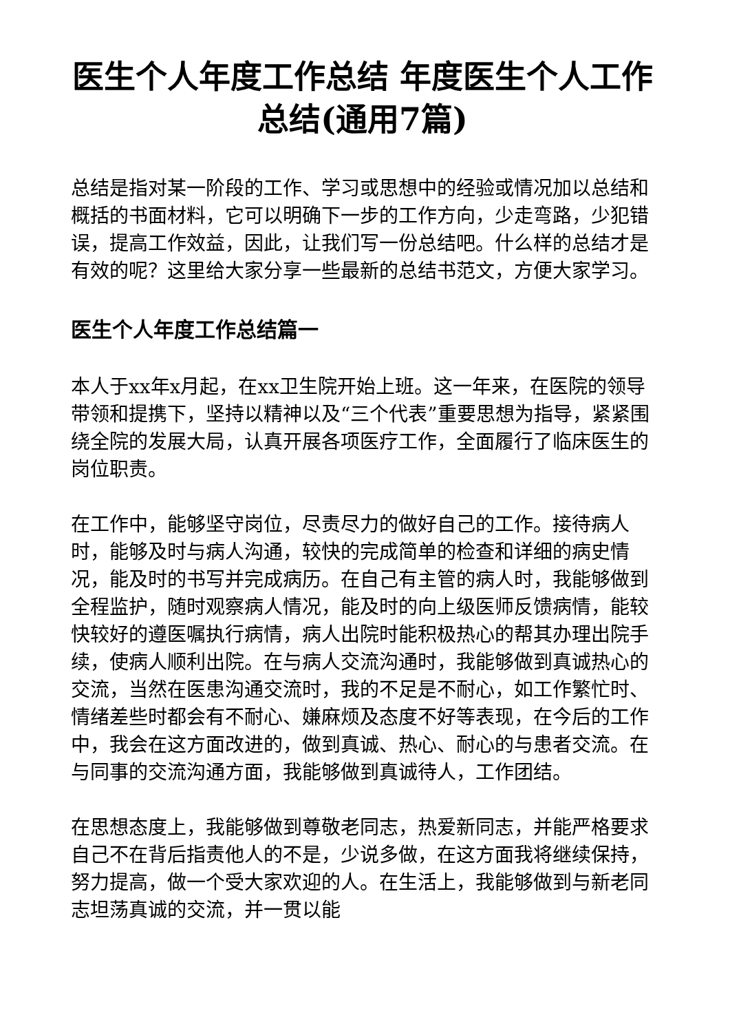医生个人年度工作总结 年度医生个人工作总结(通用7篇)
总结是指对某一阶段的工作、学习或思想中的经验或情况加以总结和概括的书面材料，它可以明确下一步的工作方向，少走弯路，少犯错误，提高工作效益，因此，让我们写一份总结吧。什么样的总结才是有效的呢？这里给大家分享一些最新的总结书范文，方便大家学习。
医生个人年度工作总结篇一
本人于xx年x月起，在xx卫生院开始上班。这一年来，在医院的领导带领和提携下，坚持以精神以及“三个代表”重要思想为指导，紧紧围绕全院的发展大局，认真开展各项医疗工作，全面履行了临床医生的岗位职责。
在工作中，能够坚守岗位，尽责尽力的做好自己的工作。接待病人时，能够及时与病人沟通，较快的完成简单的检查和详细的病史情况，能及时的书写并完成病历。在自己有主管的病人时，我能够做到全程监护，随时观察病人情况，能及时的向上级医师反馈病情，能较快较好的遵医嘱执行病情，病人出院时能积极热心的帮其办理出院手续，使病人顺利出院。在与病人交流沟通时，我能够做到真诚热心的交流，当然在医患沟通交流时，我的不足是不耐心，如工作繁忙时、情绪差些时都会有不耐心、嫌麻烦及态度不好等表现，在今后的工作中，我会在这方面改进的，做到真诚、热心、耐心的与患者交流。在与同事的交流沟通方面，我能够做到真诚待人，工作团结。
在思想态度上，我能够做到尊敬老同志，热爱新同志，并能严格要求自己不在背后指责他人的不是，少说多做，在这方面我将继续保持，努力提高，做一个受大家欢迎的人。在生活上，我能够做到与新老同志坦荡真诚的交流，并一贯以能